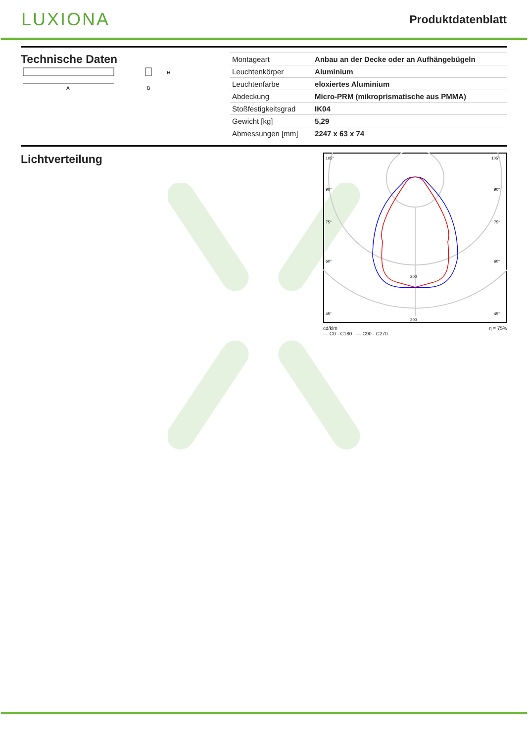LUXIONA
Produktdatenblatt
Technische Daten
A
H
B
| Montageart | Anbau an der Decke oder an Aufhängebügeln |
| Leuchtenkörper | Aluminium |
| Leuchtenfarbe | eloxiertes Aluminium |
| Abdeckung | Micro-PRM (mikroprismatische aus PMMA) |
| Stoßfestigkeitsgrad | IK04 |
| Gewicht [kg] | 5,29 |
| Abmessungen [mm] | 2247 x 63 x 74 |
Lichtverteilung
105°
105°
90°
90°
75°
75°
60°
60°
45°
45°
200
300
cd/klm
— C0 - C180 — C90 - C270 η = 75%